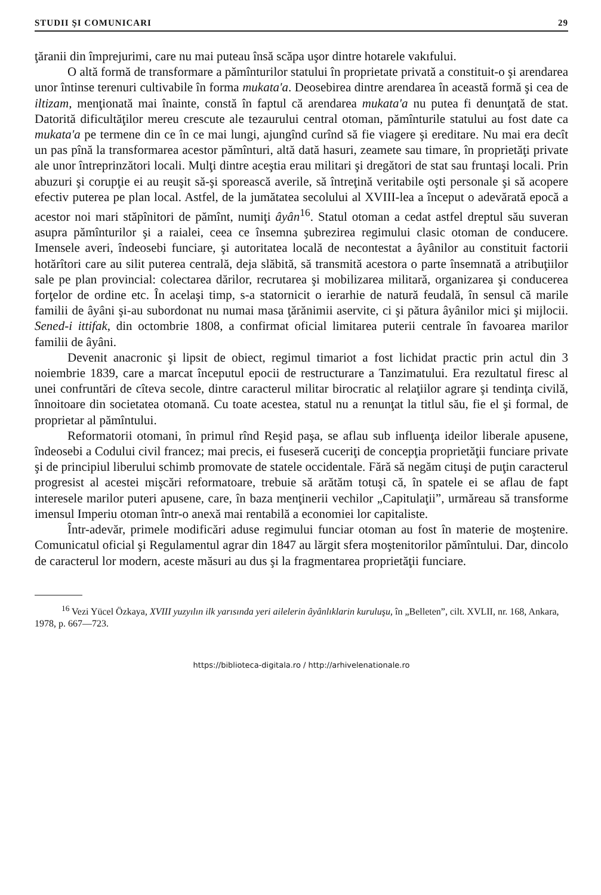STUDII ŞI COMUNICARI 29
ţăranii din împrejurimi, care nu mai puteau însă scăpa uşor dintre hotarele vakıfului.
O altă formă de transformare a pămînturilor statului în proprietate privată a constituit-o şi arendarea unor întinse terenuri cultivabile în forma mukata'a. Deosebirea dintre arendarea în această formă şi cea de iltizam, menţionată mai înainte, constă în faptul că arendarea mukata'a nu putea fi denunţată de stat. Datorită dificultăţilor mereu crescute ale tezaurului central otoman, pămînturile statului au fost date ca mukata'a pe termene din ce în ce mai lungi, ajungînd curînd să fie viagere şi ereditare. Nu mai era decît un pas pînă la transformarea acestor pămînturi, altă dată hasuri, zeamete sau timare, în proprietăţi private ale unor întreprinzători locali. Mulţi dintre aceştia erau militari şi dregători de stat sau fruntaşi locali. Prin abuzuri şi corupţie ei au reuşit să-şi sporească averile, să întreţină veritabile oşti personale şi să acopere efectiv puterea pe plan local. Astfel, de la jumătatea secolului al XVIII-lea a început o adevărată epocă a acestor noi mari stăpînitori de pămînt, numiţi âyân<sup>16</sup>. Statul otoman a cedat astfel dreptul său suveran asupra pămînturilor şi a raialei, ceea ce însemna şubrezirea regimului clasic otoman de conducere. Imensele averi, îndeosebi funciare, şi autoritatea locală de necontestat a âyânilor au constituit factorii hotărîtori care au silit puterea centrală, deja slăbită, să transmită acestora o parte însemnată a atribuţiilor sale pe plan provincial: colectarea dărilor, recrutarea şi mobilizarea militară, organizarea şi conducerea forţelor de ordine etc. În acelaşi timp, s-a statornicit o ierarhie de natură feudală, în sensul că marile familii de âyâni şi-au subordonat nu numai masa ţărănimii aservite, ci şi pătura âyânilor mici şi mijlocii. Sened-i ittifak, din octombrie 1808, a confirmat oficial limitarea puterii centrale în favoarea marilor familii de âyâni.
Devenit anacronic şi lipsit de obiect, regimul timariot a fost lichidat practic prin actul din 3 noiembrie 1839, care a marcat începutul epocii de restructurare a Tanzimatului. Era rezultatul firesc al unei confruntări de cîteva secole, dintre caracterul militar birocratic al relaţiilor agrare şi tendinţa civilă, înnoitoare din societatea otomană. Cu toate acestea, statul nu a renunţat la titlul său, fie el şi formal, de proprietar al pămîntului.
Reformatorii otomani, în primul rînd Reşid paşa, se aflau sub influenţa ideilor liberale apusene, îndeosebi a Codului civil francez; mai precis, ei fuseseră cuceriţi de concepţia proprietăţii funciare private şi de principiul liberului schimb promovate de statele occidentale. Fără să negăm cituşi de puţin caracterul progresist al acestei mişcări reformatoare, trebuie să arătăm totuşi că, în spatele ei se aflau de fapt interesele marilor puteri apusene, care, în baza menţinerii vechilor „Capitulaţii”, urmăreau să transforme imensul Imperiu otoman într-o anexă mai rentabilă a economiei lor capitaliste.
Într-adevăr, primele modificări aduse regimului funciar otoman au fost în materie de moştenire. Comunicatul oficial şi Regulamentul agrar din 1847 au lărgit sfera moştenitorilor pămîntului. Dar, dincolo de caracterul lor modern, aceste măsuri au dus şi la fragmentarea proprietăţii funciare.
<sup>16</sup> Vezi Yücel Özkaya, XVIII yuzyılın ilk yarısında yeri ailelerin âyânlıklarin kuruluşu, în „Belleten”, cilt. XVLII, nr. 168, Ankara, 1978, p. 667—723.
https://biblioteca-digitala.ro / http://arhivelenationale.ro